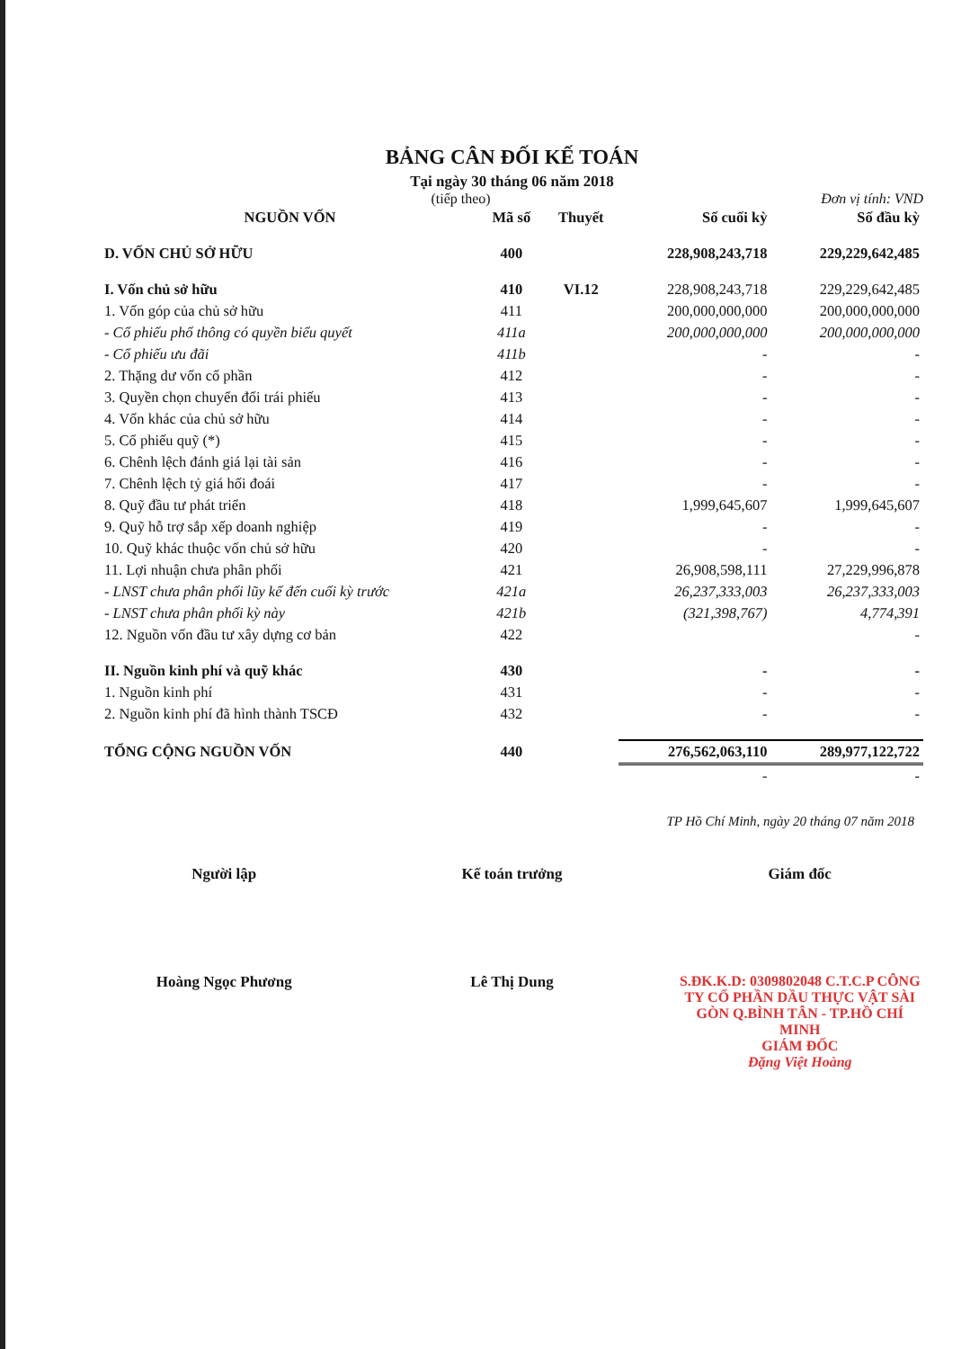BẢNG CÂN ĐỐI KẾ TOÁN
Tại ngày 30 tháng 06 năm 2018
(tiếp theo) Đơn vị tính: VND
| NGUỒN VỐN | Mã số | Thuyết | Số cuối kỳ | Số đầu kỳ |
| --- | --- | --- | --- | --- |
| D. VỐN CHỦ SỞ HỮU | 400 | | 228,908,243,718 | 229,229,642,485 |
| I. Vốn chủ sở hữu | 410 | VI.12 | 228,908,243,718 | 229,229,642,485 |
| 1. Vốn góp của chủ sở hữu | 411 | | 200,000,000,000 | 200,000,000,000 |
| - Cổ phiếu phổ thông có quyền biểu quyết | 411a | | 200,000,000,000 | 200,000,000,000 |
| - Cổ phiếu ưu đãi | 411b | | - | - |
| 2. Thặng dư vốn cổ phần | 412 | | - | - |
| 3. Quyền chọn chuyển đổi trái phiếu | 413 | | - | - |
| 4. Vốn khác của chủ sở hữu | 414 | | - | - |
| 5. Cổ phiếu quỹ (*) | 415 | | - | - |
| 6. Chênh lệch đánh giá lại tài sản | 416 | | - | - |
| 7. Chênh lệch tỷ giá hối đoái | 417 | | - | - |
| 8. Quỹ đầu tư phát triển | 418 | | 1,999,645,607 | 1,999,645,607 |
| 9. Quỹ hỗ trợ sắp xếp doanh nghiệp | 419 | | - | - |
| 10. Quỹ khác thuộc vốn chủ sở hữu | 420 | | - | - |
| 11. Lợi nhuận chưa phân phối | 421 | | 26,908,598,111 | 27,229,996,878 |
| - LNST chưa phân phối lũy kế đến cuối kỳ trước | 421a | | 26,237,333,003 | 26,237,333,003 |
| - LNST chưa phân phối kỳ này | 421b | | (321,398,767) | 4,774,391 |
| 12. Nguồn vốn đầu tư xây dựng cơ bản | 422 | | | - |
| II. Nguồn kinh phí và quỹ khác | 430 | | - | - |
| 1. Nguồn kinh phí | 431 | | - | - |
| 2. Nguồn kinh phí đã hình thành TSCĐ | 432 | | - | - |
| TỔNG CỘNG NGUỒN VỐN | 440 | | 276,562,063,110 | 289,977,122,722 |
| | | | - | - |
TP Hồ Chí Minh, ngày 20 tháng 07 năm 2018
Người lập Kế toán trưởng Giám đốc
Hoàng Ngọc Phương Lê Thị Dung S.ĐK.K.D: 0309802048 C.T.C.P CÔNG TY CỔ PHẦN DẦU THỰC VẬT SÀI GÒN Q.BÌNH TÂN - TP.HỒ CHÍ MINH
GIÁM ĐỐC
Đặng Việt Hoàng